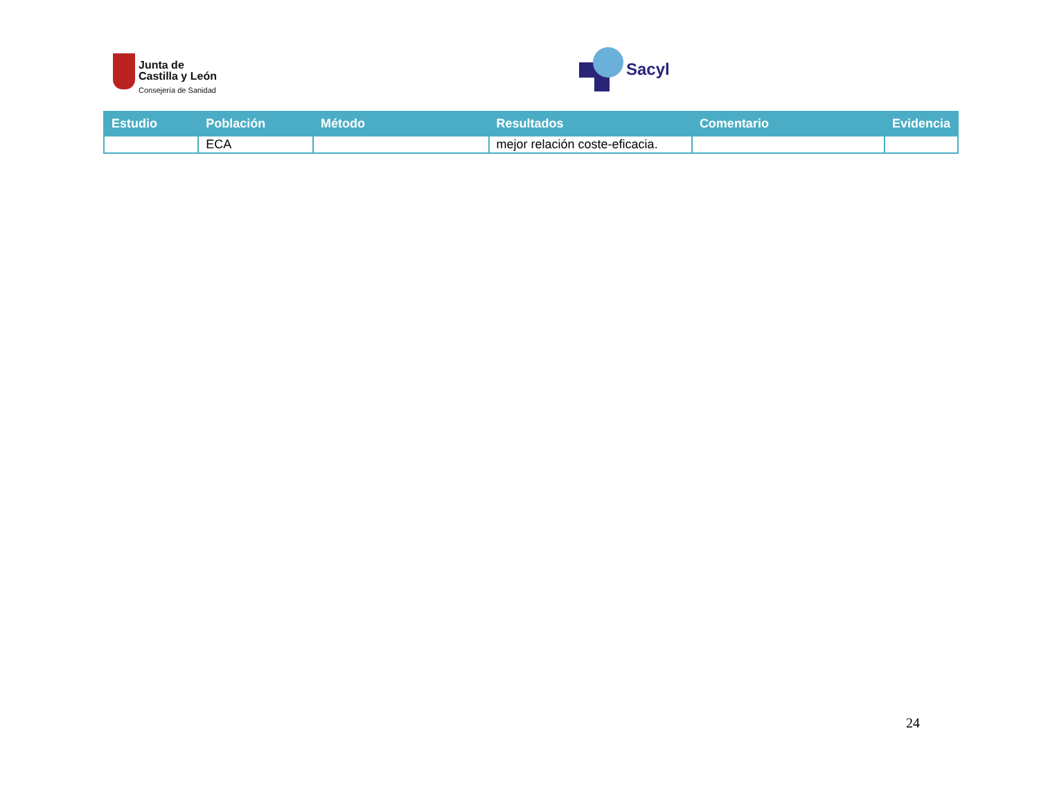Junta de
Castilla y León
Consejería de Sanidad
Sacyl
| Estudio | Población | Método | Resultados | Comentario | Evidencia |
| --- | --- | --- | --- | --- | --- |
| | ECA | | mejor relación coste-eficacia. | | |
24